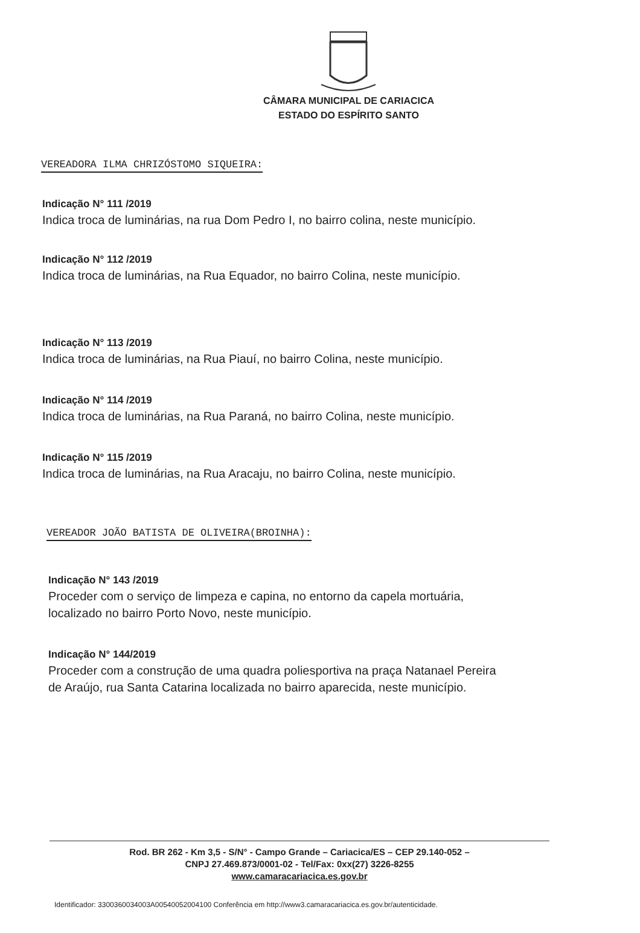CÂMARA MUNICIPAL DE CARIACICA
ESTADO DO ESPÍRITO SANTO
VEREADORA ILMA CHRIZÓSTOMO SIQUEIRA:
Indicação N° 111 /2019
Indica troca de luminárias, na rua Dom Pedro I, no bairro colina, neste município.
Indicação N° 112 /2019
Indica troca de luminárias, na Rua Equador, no bairro Colina, neste município.
Indicação N° 113 /2019
Indica troca de luminárias, na Rua Piauí, no bairro Colina, neste município.
Indicação N° 114 /2019
Indica troca de luminárias, na Rua Paraná, no bairro Colina, neste município.
Indicação N° 115 /2019
Indica troca de luminárias, na Rua Aracaju, no bairro Colina, neste município.
VEREADOR JOÃO BATISTA DE OLIVEIRA(BROINHA):
Indicação N° 143 /2019
Proceder com o serviço de limpeza e capina, no entorno da capela mortuária,
localizado no bairro Porto Novo, neste município.
Indicação N° 144/2019
Proceder com a construção de uma quadra poliesportiva na praça Natanael Pereira
de Araújo, rua Santa Catarina localizada no bairro aparecida, neste município.
Rod. BR 262 - Km 3,5 - S/N° - Campo Grande – Cariacica/ES – CEP 29.140-052 –
CNPJ 27.469.873/0001-02 - Tel/Fax: 0xx(27) 3226-8255
www.camaracariacica.es.gov.br
Identificador: 3300360034003A00540052004100 Conferência em http://www3.camaracariacica.es.gov.br/autenticidade.